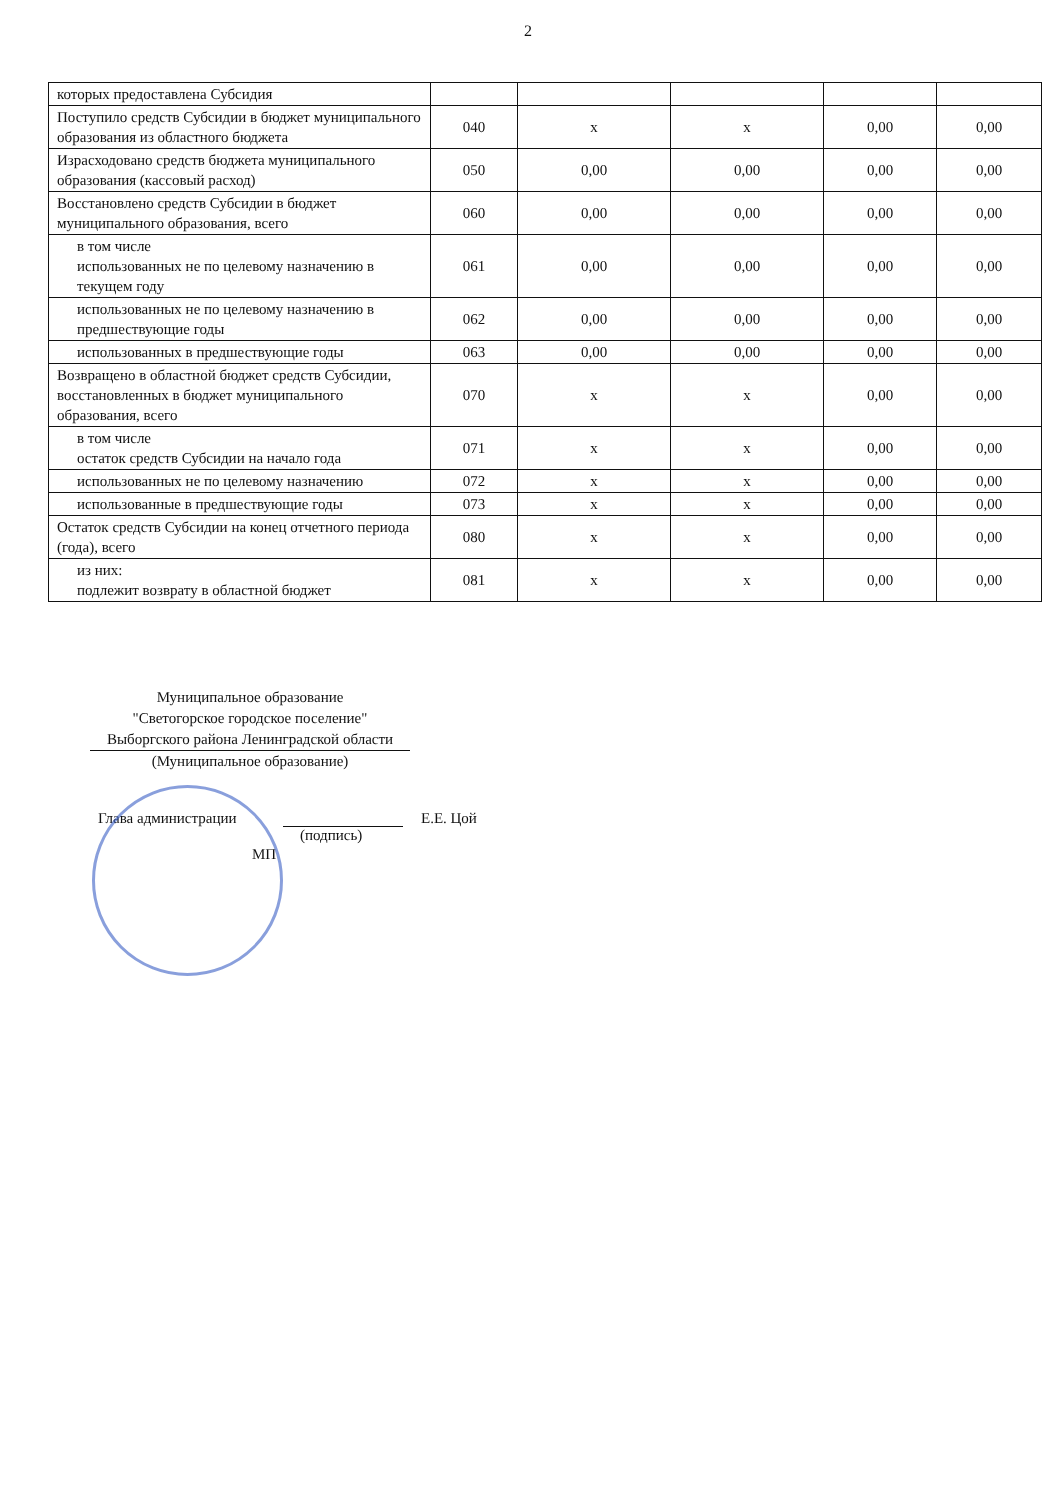2
| которых предоставлена Субсидия | | | | | |
| Поступило средств Субсидии в бюджет муниципального образования из областного бюджета | 040 | x | x | 0,00 | 0,00 |
| Израсходовано средств бюджета муниципального образования (кассовый расход) | 050 | 0,00 | 0,00 | 0,00 | 0,00 |
| Восстановлено средств Субсидии в бюджет муниципального образования, всего | 060 | 0,00 | 0,00 | 0,00 | 0,00 |
| в том числе использованных не по целевому назначению в текущем году | 061 | 0,00 | 0,00 | 0,00 | 0,00 |
| использованных не по целевому назначению в предшествующие годы | 062 | 0,00 | 0,00 | 0,00 | 0,00 |
| использованных в предшествующие годы | 063 | 0,00 | 0,00 | 0,00 | 0,00 |
| Возвращено в областной бюджет средств Субсидии, восстановленных в бюджет муниципального образования, всего | 070 | x | x | 0,00 | 0,00 |
| в том числе остаток средств Субсидии на начало года | 071 | x | x | 0,00 | 0,00 |
| использованных не по целевому назначению | 072 | x | x | 0,00 | 0,00 |
| использованные в предшествующие годы | 073 | x | x | 0,00 | 0,00 |
| Остаток средств Субсидии на конец отчетного периода (года), всего | 080 | x | x | 0,00 | 0,00 |
| из них: подлежит возврату в областной бюджет | 081 | x | x | 0,00 | 0,00 |
Муниципальное образование
"Светогорское городское поселение"
Выборгского района Ленинградской области
(Муниципальное образование)
Глава администрации Е.Е. Цой
(подпись)
МП